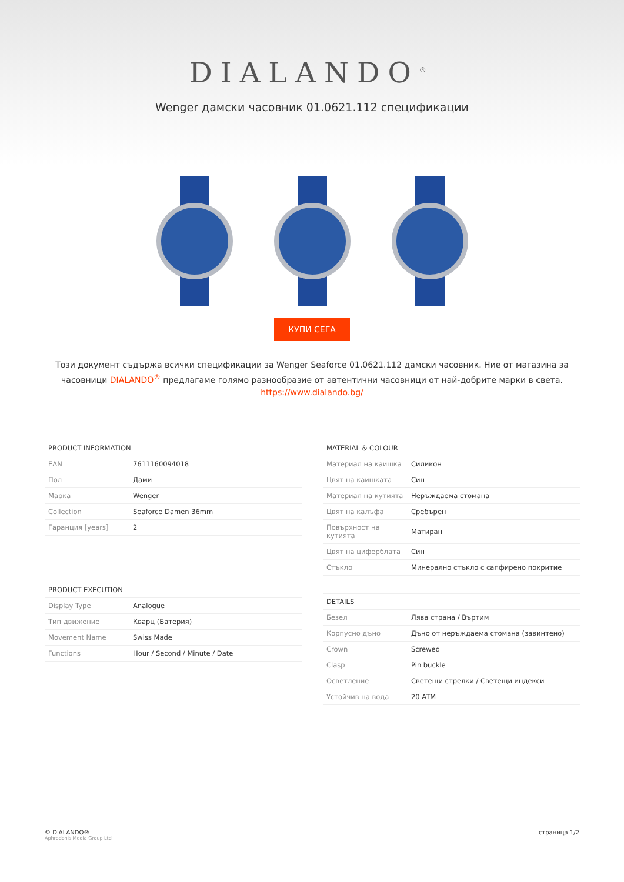DIALANDO<sup>®</sup>
Wenger дамски часовник 01.0621.112 спецификации
КУПИ СЕГА
Този документ съдържа всички спецификации за Wenger Seaforce 01.0621.112 дамски часовник. Ние от магазина за часовници DIALANDO<sup>®</sup> предлагаме голямо разнообразие от автентични часовници от най-добрите марки в света.
https://www.dialando.bg/
| PRODUCT INFORMATION | |
| --- | --- |
| EAN | 7611160094018 |
| Пол | Дами |
| Марка | Wenger |
| Collection | Seaforce Damen 36mm |
| Гаранция [years] | 2 |
| PRODUCT EXECUTION | |
| --- | --- |
| Display Type | Analogue |
| Тип движение | Кварц (Батерия) |
| Movement Name | Swiss Made |
| Functions | Hour / Second / Minute / Date |
| MATERIAL & COLOUR | |
| --- | --- |
| Материал на каишка | Силикон |
| Цвят на каишката | Син |
| Материал на кутията | Неръждаема стомана |
| Цвят на калъфа | Сребърен |
| Повърхност на кутията | Матиран |
| Цвят на циферблата | Син |
| Стъкло | Минерално стъкло с сапфирено покритие |
| DETAILS | |
| --- | --- |
| Безел | Лява страна / Въртим |
| Корпусно дъно | Дъно от неръждаема стомана (завинтено) |
| Crown | Screwed |
| Clasp | Pin buckle |
| Осветление | Светещи стрелки / Светещи индекси |
| Устойчив на вода | 20 ATM |
© DIALANDO®
Aphrodonis Media Group Ltd
страница 1/2